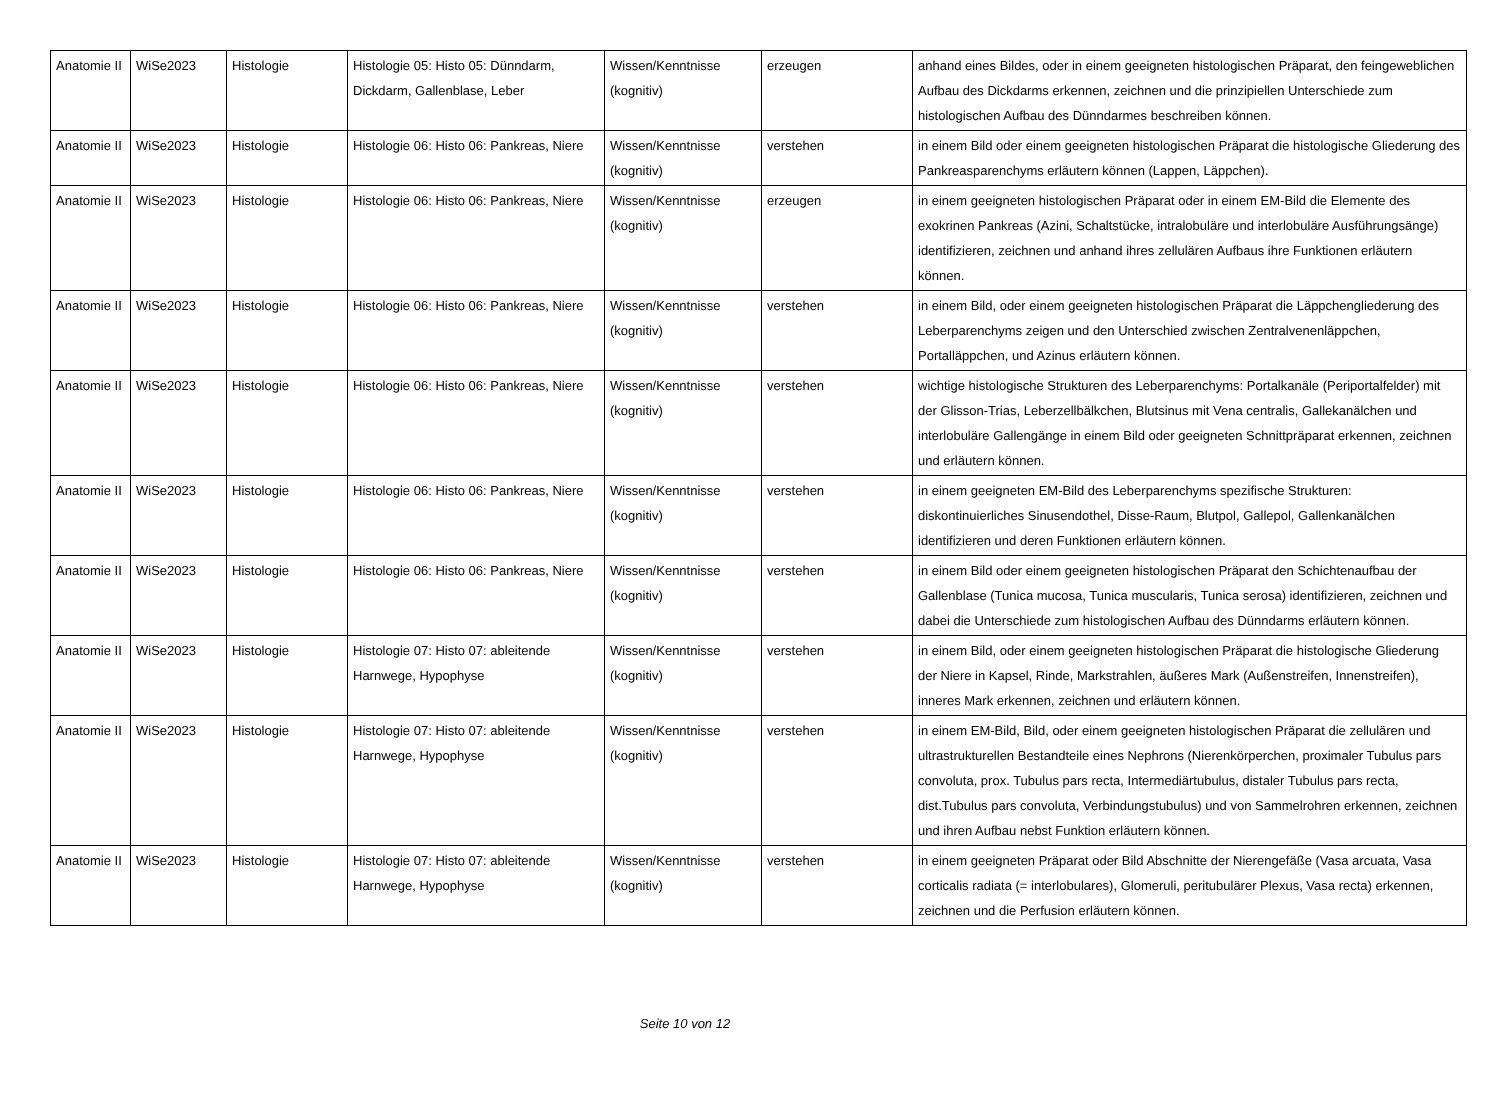| Anatomie II | WiSe2023 | Histologie | Histologie 05: Histo 05: Dünndarm, Dickdarm, Gallenblase, Leber | Wissen/Kenntnisse (kognitiv) | erzeugen | anhand eines Bildes, oder in einem geeigneten histologischen Präparat, den feingeweblichen Aufbau des Dickdarms erkennen, zeichnen und die prinzipiellen Unterschiede zum histologischen Aufbau des Dünndarmes beschreiben können. |
| Anatomie II | WiSe2023 | Histologie | Histologie 06: Histo 06: Pankreas, Niere | Wissen/Kenntnisse (kognitiv) | verstehen | in einem Bild oder einem geeigneten histologischen Präparat die histologische Gliederung des Pankreasparenchyms erläutern können (Lappen, Läppchen). |
| Anatomie II | WiSe2023 | Histologie | Histologie 06: Histo 06: Pankreas, Niere | Wissen/Kenntnisse (kognitiv) | erzeugen | in einem geeigneten histologischen Präparat oder in einem EM-Bild die Elemente des exokrinen Pankreas (Azini, Schaltstücke, intralobuläre und interlobuläre Ausführungsänge) identifizieren, zeichnen und anhand ihres zellulären Aufbaus ihre Funktionen erläutern können. |
| Anatomie II | WiSe2023 | Histologie | Histologie 06: Histo 06: Pankreas, Niere | Wissen/Kenntnisse (kognitiv) | verstehen | in einem Bild, oder einem geeigneten histologischen Präparat die Läppchengliederung des Leberparenchyms zeigen und den Unterschied zwischen Zentralvenenläppchen, Portalläppchen, und Azinus erläutern können. |
| Anatomie II | WiSe2023 | Histologie | Histologie 06: Histo 06: Pankreas, Niere | Wissen/Kenntnisse (kognitiv) | verstehen | wichtige histologische Strukturen des Leberparenchyms: Portalkanäle (Periportalfelder) mit der Glisson-Trias, Leberzellbälkchen, Blutsinus mit Vena centralis, Gallekanälchen und interlobuläre Gallengänge in einem Bild oder geeigneten Schnittpräparat erkennen, zeichnen und erläutern können. |
| Anatomie II | WiSe2023 | Histologie | Histologie 06: Histo 06: Pankreas, Niere | Wissen/Kenntnisse (kognitiv) | verstehen | in einem geeigneten EM-Bild des Leberparenchyms spezifische Strukturen: diskontinuierliches Sinusendothel, Disse-Raum, Blutpol, Gallepol, Gallenkanälchen identifizieren und deren Funktionen erläutern können. |
| Anatomie II | WiSe2023 | Histologie | Histologie 06: Histo 06: Pankreas, Niere | Wissen/Kenntnisse (kognitiv) | verstehen | in einem Bild oder einem geeigneten histologischen Präparat den Schichtenaufbau der Gallenblase (Tunica mucosa, Tunica muscularis, Tunica serosa) identifizieren, zeichnen und dabei die Unterschiede zum histologischen Aufbau des Dünndarms erläutern können. |
| Anatomie II | WiSe2023 | Histologie | Histologie 07: Histo 07: ableitende Harnwege, Hypophyse | Wissen/Kenntnisse (kognitiv) | verstehen | in einem Bild, oder einem geeigneten histologischen Präparat die histologische Gliederung der Niere in Kapsel, Rinde, Markstrahlen, äußeres Mark (Außenstreifen, Innenstreifen), inneres Mark erkennen, zeichnen und erläutern können. |
| Anatomie II | WiSe2023 | Histologie | Histologie 07: Histo 07: ableitende Harnwege, Hypophyse | Wissen/Kenntnisse (kognitiv) | verstehen | in einem EM-Bild, Bild, oder einem geeigneten histologischen Präparat die zellulären und ultrastrukturellen Bestandteile eines Nephrons (Nierenkörperchen, proximaler Tubulus pars convoluta, prox. Tubulus pars recta, Intermediärtubulus, distaler Tubulus pars recta, dist.Tubulus pars convoluta, Verbindungstubulus) und von Sammelrohren erkennen, zeichnen und ihren Aufbau nebst Funktion erläutern können. |
| Anatomie II | WiSe2023 | Histologie | Histologie 07: Histo 07: ableitende Harnwege, Hypophyse | Wissen/Kenntnisse (kognitiv) | verstehen | in einem geeigneten Präparat oder Bild Abschnitte der Nierengefäße (Vasa arcuata, Vasa corticalis radiata (= interlobulares), Glomeruli, peritubulärer Plexus, Vasa recta) erkennen, zeichnen und die Perfusion erläutern können. |
Seite 10 von 12